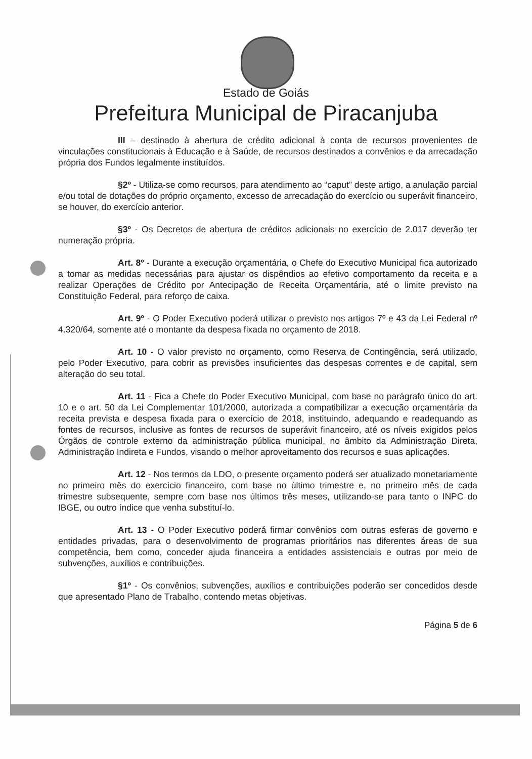Estado de Goiás
Prefeitura Municipal de Piracanjuba
III – destinado à abertura de crédito adicional à conta de recursos provenientes de vinculações constitucionais à Educação e à Saúde, de recursos destinados a convênios e da arrecadação própria dos Fundos legalmente instituídos.
§2º - Utiliza-se como recursos, para atendimento ao “caput” deste artigo, a anulação parcial e/ou total de dotações do próprio orçamento, excesso de arrecadação do exercício ou superávit financeiro, se houver, do exercício anterior.
§3º - Os Decretos de abertura de créditos adicionais no exercício de 2.017 deverão ter numeração própria.
Art. 8º - Durante a execução orçamentária, o Chefe do Executivo Municipal fica autorizado a tomar as medidas necessárias para ajustar os dispêndios ao efetivo comportamento da receita e a realizar Operações de Crédito por Antecipação de Receita Orçamentária, até o limite previsto na Constituição Federal, para reforço de caixa.
Art. 9º - O Poder Executivo poderá utilizar o previsto nos artigos 7º e 43 da Lei Federal nº 4.320/64, somente até o montante da despesa fixada no orçamento de 2018.
Art. 10 - O valor previsto no orçamento, como Reserva de Contingência, será utilizado, pelo Poder Executivo, para cobrir as previsões insuficientes das despesas correntes e de capital, sem alteração do seu total.
Art. 11 - Fica a Chefe do Poder Executivo Municipal, com base no parágrafo único do art. 10 e o art. 50 da Lei Complementar 101/2000, autorizada a compatibilizar a execução orçamentária da receita prevista e despesa fixada para o exercício de 2018, instituindo, adequando e readequando as fontes de recursos, inclusive as fontes de recursos de superávit financeiro, até os níveis exigidos pelos Órgãos de controle externo da administração pública municipal, no âmbito da Administração Direta, Administração Indireta e Fundos, visando o melhor aproveitamento dos recursos e suas aplicações.
Art. 12 - Nos termos da LDO, o presente orçamento poderá ser atualizado monetariamente no primeiro mês do exercício financeiro, com base no último trimestre e, no primeiro mês de cada trimestre subsequente, sempre com base nos últimos três meses, utilizando-se para tanto o INPC do IBGE, ou outro índice que venha substituí-lo.
Art. 13 - O Poder Executivo poderá firmar convênios com outras esferas de governo e entidades privadas, para o desenvolvimento de programas prioritários nas diferentes áreas de sua competência, bem como, conceder ajuda financeira a entidades assistenciais e outras por meio de subvenções, auxílios e contribuições.
§1º - Os convênios, subvenções, auxílios e contribuições poderão ser concedidos desde que apresentado Plano de Trabalho, contendo metas objetivas.
Página 5 de 6